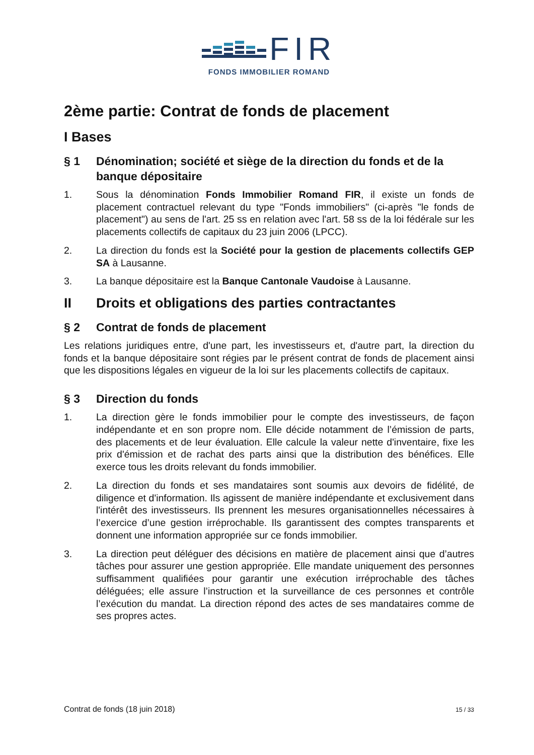FIR
FONDS IMMOBILIER ROMAND
2ème partie: Contrat de fonds de placement
I Bases
§ 1 Dénomination; société et siège de la direction du fonds et de la banque dépositaire
1. Sous la dénomination Fonds Immobilier Romand FIR, il existe un fonds de placement contractuel relevant du type "Fonds immobiliers" (ci-après "le fonds de placement") au sens de l'art. 25 ss en relation avec l'art. 58 ss de la loi fédérale sur les placements collectifs de capitaux du 23 juin 2006 (LPCC).
2. La direction du fonds est la Société pour la gestion de placements collectifs GEP SA à Lausanne.
3. La banque dépositaire est la Banque Cantonale Vaudoise à Lausanne.
II Droits et obligations des parties contractantes
§ 2 Contrat de fonds de placement
Les relations juridiques entre, d'une part, les investisseurs et, d'autre part, la direction du fonds et la banque dépositaire sont régies par le présent contrat de fonds de placement ainsi que les dispositions légales en vigueur de la loi sur les placements collectifs de capitaux.
§ 3 Direction du fonds
1. La direction gère le fonds immobilier pour le compte des investisseurs, de façon indépendante et en son propre nom. Elle décide notamment de l’émission de parts, des placements et de leur évaluation. Elle calcule la valeur nette d'inventaire, fixe les prix d'émission et de rachat des parts ainsi que la distribution des bénéfices. Elle exerce tous les droits relevant du fonds immobilier.
2. La direction du fonds et ses mandataires sont soumis aux devoirs de fidélité, de diligence et d'information. Ils agissent de manière indépendante et exclusivement dans l'intérêt des investisseurs. Ils prennent les mesures organisationnelles nécessaires à l’exercice d’une gestion irréprochable. Ils garantissent des comptes transparents et donnent une information appropriée sur ce fonds immobilier.
3. La direction peut déléguer des décisions en matière de placement ainsi que d’autres tâches pour assurer une gestion appropriée. Elle mandate uniquement des personnes suffisamment qualifiées pour garantir une exécution irréprochable des tâches déléguées; elle assure l’instruction et la surveillance de ces personnes et contrôle l’exécution du mandat. La direction répond des actes de ses mandataires comme de ses propres actes.
Contrat de fonds (18 juin 2018) 15 / 33